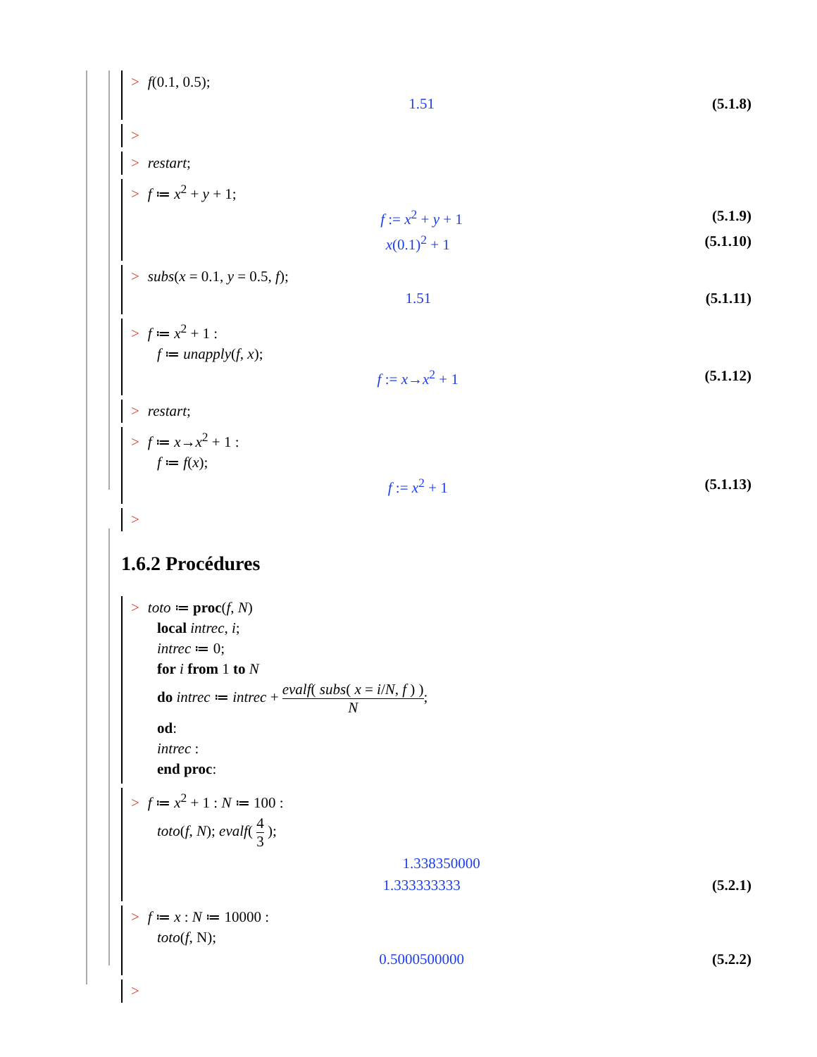> f(0.1, 0.5);
1.51 (5.1.8)
>
> restart;
> f ≔ x<sup>2</sup> + y + 1;
f := x<sup>2</sup> + y + 1 (5.1.9)
x(0.1)<sup>2</sup> + 1 (5.1.10)
> subs(x = 0.1, y = 0.5, f);
1.51 (5.1.11)
> f ≔ x<sup>2</sup> + 1 :
f ≔ unapply(f, x);
f := x→x<sup>2</sup> + 1 (5.1.12)
> restart;
> f ≔ x→x<sup>2</sup> + 1 :
f ≔ f(x);
f := x<sup>2</sup> + 1 (5.1.13)
>
1.6.2 Procédures
> toto ≔ proc(f, N)
local intrec, i;
intrec ≔ 0;
for i from 1 to N
do intrec ≔ intrec + evalf( subs( x = i/N, f ) ) N;
od:
intrec :
end proc:
> f ≔ x<sup>2</sup> + 1 : N ≔ 100 :
toto(f, N); evalf( 4 3 );
1.338350000
1.333333333 (5.2.1)
> f ≔ x : N ≔ 10000 :
toto(f, N);
0.5000500000 (5.2.2)
>